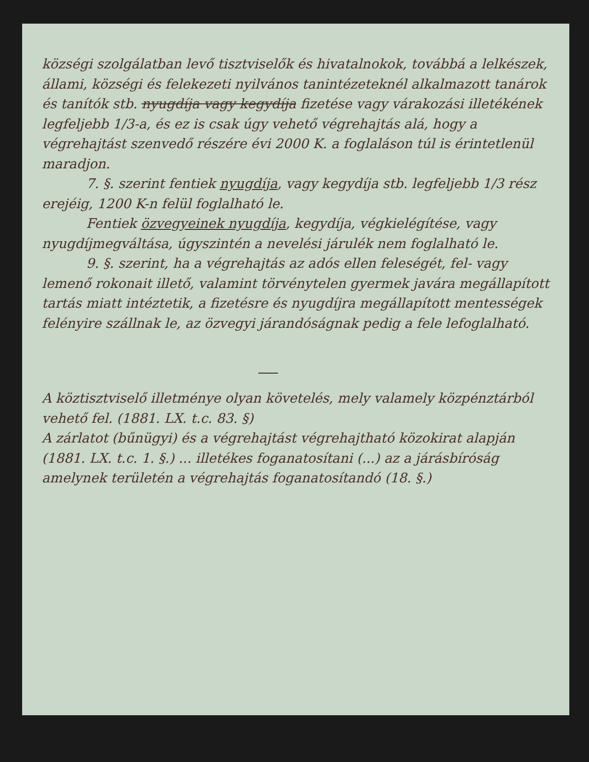községi szolgálatban levő tisztviselők és hivatalnokok, továbbá a lelkészek, állami, községi és felekezeti nyilvános tanintézeteknél alkalmazott tanárok és tanítók stb. nyugdíja vagy kegydíja fizetése vagy várakozási illetékének legfeljebb 1/3-a, és ez is csak úgy vehető végrehajtás alá, hogy a végrehajtást szenvedő részére évi 2000 K. a foglaláson túl is érintetlenül maradjon.
7. §. szerint fentiek nyugdíja, vagy kegydíja stb. legfeljebb 1/3 rész erejéig, 1200 K-n felül foglalható le.
Fentiek özvegyeinek nyugdíja, kegydíja, végkielégítése, vagy nyugdíjmegváltása, úgyszintén a nevelési járulék nem foglalható le.
9. §. szerint, ha a végrehajtás az adós ellen feleségét, fel- vagy lemenő rokonait illető, valamint törvénytelen gyermek javára megállapított tartás miatt intéztetik, a fizetésre és nyugdíjra megállapított mentességek felényire szállnak le, az özvegyi járandóságnak pedig a fele lefoglalható.
A köztisztviselő illetménye olyan követelés, mely valamely közpénztárból vehető fel. (1881. LX. t.c. 83. §)
A zárlatot (bűnügyi) és a végrehajtást végrehajtható közokirat alapján (1881. LX. t.c. 1. §.) ... illetékes foganatosítani (...) az a járásbíróság amelynek területén a végrehajtás foganatosítandó (18. §.)